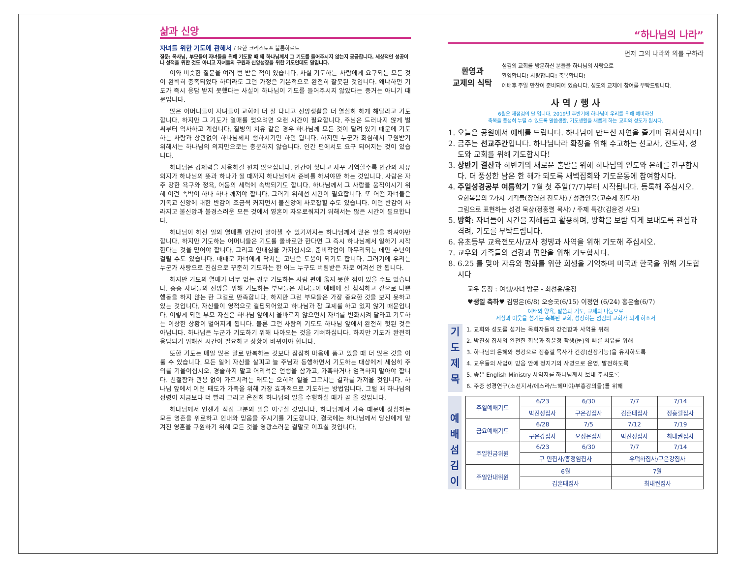삶과 신앙
자녀를 위한 기도에 관해서 / 요한 크리스토프 블룸하르트
질문: 목사님, 부모들이 자녀들을 위해 기도할 때 왜 하나님께서 그 기도를 들어주시지 않는지 궁금합니다. 세상적인 성공이나 성적을 위한 것도 아니고 자녀들의 구원과 신앙성장을 위한 기도인데도 말입니다.
이와 비슷한 질문을 여러 번 받은 적이 있습니다. 사실 기도하는 사람에게 요구되는 모든 것이 완벽히 충족되었다 하더라도 그런 가정은 기본적으로 완전히 잘못된 것입니다. 왜냐하면 기도가 즉시 응답 받지 못했다는 사실이 하나님이 기도를 들어주시지 않았다는 증거는 아니기 때문입니다.
많은 어머니들이 자녀들이 교회에 더 잘 다니고 신앙생활을 더 열심히 하게 해달라고 기도합니다. 하지만 그 기도가 열매를 맺으려면 오랜 시간이 필요합니다. 주님은 드러나지 않게 벌써부터 역사하고 계십니다. 질병의 치유 같은 경우 하나님께 모든 것이 달려 있기 때문에 기도하는 사람과 상관없이 하나님께서 행하시기만 하면 됩니다. 하지만 누군가 회심해서 구원받기 위해서는 하나님의 의지만으로는 충분하지 않습니다. 인간 편에서도 요구 되어지는 것이 있습니다.
하나님은 강제력을 사용하길 원치 않으십니다. 인간이 싫다고 자꾸 거역할수록 인간의 자유의지가 하나님의 뜻과 하나가 될 때까지 하나님께서 준비를 하셔야만 하는 것입니다. 사람은 자주 강한 욕구와 정욕, 어둠의 세력에 속박되기도 합니다. 하나님께서 그 사람을 움직이시기 위해 이런 속박이 하나 하나 깨져야 합니다. 그러기 위해선 시간이 필요합니다. 또 어떤 자녀들은 기독교 신앙에 대한 반감이 조금씩 커지면서 불신앙에 사로잡힐 수도 있습니다. 이런 반감이 사라지고 불신앙과 불경스러운 모든 것에서 영혼이 자유로워지기 위해서는 많은 시간이 필요합니다.
하나님이 하신 일의 열매를 인간이 알아챌 수 있기까지는 하나님께서 많은 일을 하셔야만 합니다. 하지만 기도하는 어머니들은 기도를 올바로만 한다면 그 즉시 하나님께서 일하기 시작한다는 것을 믿어야 합니다. 그리고 인내심을 가지십시오. 준비작업이 마무리되는 데만 수년이 걸릴 수도 있습니다. 때때로 자녀에게 닥치는 고난은 도움이 되기도 합니다. 그러기에 우리는 누군가 사랑으로 진심으로 꾸준히 기도하는 한 어느 누구도 버림받은 자로 여겨선 안 됩니다.
하지만 기도의 열매가 너무 없는 경우 기도하는 사람 편에 옳지 못한 점이 있을 수도 있습니다. 종종 자녀들의 신앙을 위해 기도하는 부모들은 자녀들이 예배에 잘 참석하고 겉으로 나쁜 행동을 하지 않는 한 그걸로 만족합니다. 하지만 그런 부모들은 가장 중요한 것을 보지 못하고 있는 것입니다. 자신들이 영적으로 결핍되어있고 하나님과 참 교제를 하고 있지 않기 때문입니다. 이렇게 되면 부모 자신은 하나님 앞에서 올바르지 않으면서 자녀를 변화시켜 달라고 기도하는 이상한 상황이 벌어지게 됩니다. 물론 그런 사람의 기도도 하나님 앞에서 완전히 헛된 것은 아닙니다. 하나님은 누군가 기도하기 위해 나아오는 것을 기뻐하십니다. 하지만 기도가 완전히 응답되기 위해선 시간이 필요하고 상황이 바뀌어야 합니다.
또한 기도는 매일 많은 말로 반복하는 것보다 잠잠히 마음에 품고 있을 때 더 많은 것을 이룰 수 있습니다. 모든 일에 자신을 살피고 늘 주님과 동행하면서 기도하는 대상에게 세심히 주의를 기울이십시오. 경솔하지 말고 어리석은 언행을 삼가고, 가혹하거나 엄격하지 말아야 합니다. 친절함과 관용 없이 가르치려는 태도는 오히려 일을 그르치는 결과를 가져올 것입니다. 하나님 앞에서 이런 태도가 가족을 위해 가장 효과적으로 기도하는 방법입니다. 그럴 때 하나님의 성령이 지금보다 더 빨리 그리고 온전히 하나님의 일을 수행하실 때가 곧 올 것입니다.
하나님께서 언젠가 직접 그분의 일을 이루실 것입니다. 하나님께서 가족 때문에 상심하는 모든 영혼을 위로하고 인내와 믿음을 주시기를 기도합니다. 결국에는 하나님께서 당신에게 맡겨진 영혼을 구원하기 위해 모든 것을 영광스러운 결말로 이끄실 것입니다.
“하나님의 나라”
먼저 그의 나라와 의를 구하라
환영과
교제의 식탁
섬김의 교회를 방문하신 분들을 하나님의 사랑으로
환영합니다! 사랑합니다! 축복합니다!
예배후 주일 만찬이 준비되어 있습니다. 성도의 교제에 참여를 부탁드립니다.
사 역 / 행 사
6월은 재점검의 달 입니다. 2019년 후반기에 하나님이 우리를 위해 예비하신
축복을 풍성히 누릴 수 있도록 말씀생활, 기도생활을 새롭게 하는 교회와 성도가 됩시다.
1. 오늘은 공원에서 예배를 드립니다. 하나님이 만드신 자연을 즐기며 감사합시다!
2. 금주는 선교주간입니다. 하나님나라 확장을 위해 수고하는 선교사, 전도자, 성도와 교회를 위해 기도합시다!
3. 상반기 결산과 하반기의 새로운 출발을 위해 하나님의 인도와 은혜를 간구합시다. 더 풍성한 남은 한 해가 되도록 새벽집회와 기도운동에 참여합시다.
4. 주일성경공부 여름학기 7월 첫 주일(7/7)부터 시작됩니다. 등록해 주십시오.
요한복음의 7가지 기적들(장영헌 전도사) / 성경인물(고순제 전도사)
그림으로 표현하는 성경 묵상(정홍렬 목사) / 주제 특강(김윤경 사모)
5. 방학: 자녀들이 시간을 지혜롭고 활용하며, 방학을 보람 되게 보내도록 관심과 격려, 기도를 부탁드립니다.
6. 유초등부 교육전도사/교사 청빙과 사역을 위해 기도해 주십시오.
7. 교우와 가족들의 건강과 평안을 위해 기도합시다.
8. 6.25 를 맞아 자유와 평화를 위한 희생을 기억하며 미국과 한국을 위해 기도합시다
교우 동정 : 여행/자녀 방문 - 최선윤/윤정
♥생일 축하♥ 김영은(6/8) 오승국(6/15) 이정연 (6/24) 홍은솔(6/7)
예배와 양육, 말씀과 기도, 교제와 나눔으로
세상과 이웃을 섬기는 축복된 교회, 성장하는 섬김의 교회가 되게 하소서
기
도
제
목
1. 교회와 성도를 섬기는 목회자들의 강건함과 사역을 위해
2. 박진성 집사의 완전한 회복과 최윤정 학생(눈)의 빠른 치유를 위해
3. 하나님의 은혜와 평강으로 정홍렬 목사가 건강(신장기능)을 유지하도록
4. 교우들의 사업이 믿음 안에 청지기의 사명으로 운영, 발전하도록
5. 좋은 English Ministry 사역자를 하나님께서 보내 주시도록
6. 주중 성경연구(소선지서/에스라/느헤미야/부흥강의들)를 위해
예
배
섬
김
이
| 주일예배기도 | 6/23 | 6/30 | 7/7 | 7/14 |
| | 박진성집사 | 구은강집사 | 김훈태집사 | 정홍렬집사 |
| 금요예배기도 | 6/28 | 7/5 | 7/12 | 7/19 |
| | 구은강집사 | 오정은집사 | 박진성집사 | 최내권집사 |
| 주일헌금위원 | 6/23 | 6/30 | 7/7 | 7/14 |
| | 구 민집사/홍정임집사 | | 유덕하집사/구은강집사 | |
| 주일안내위원 | 6월 | | 7월 | |
| | 김훈태집사 | | 최내권집사 | |